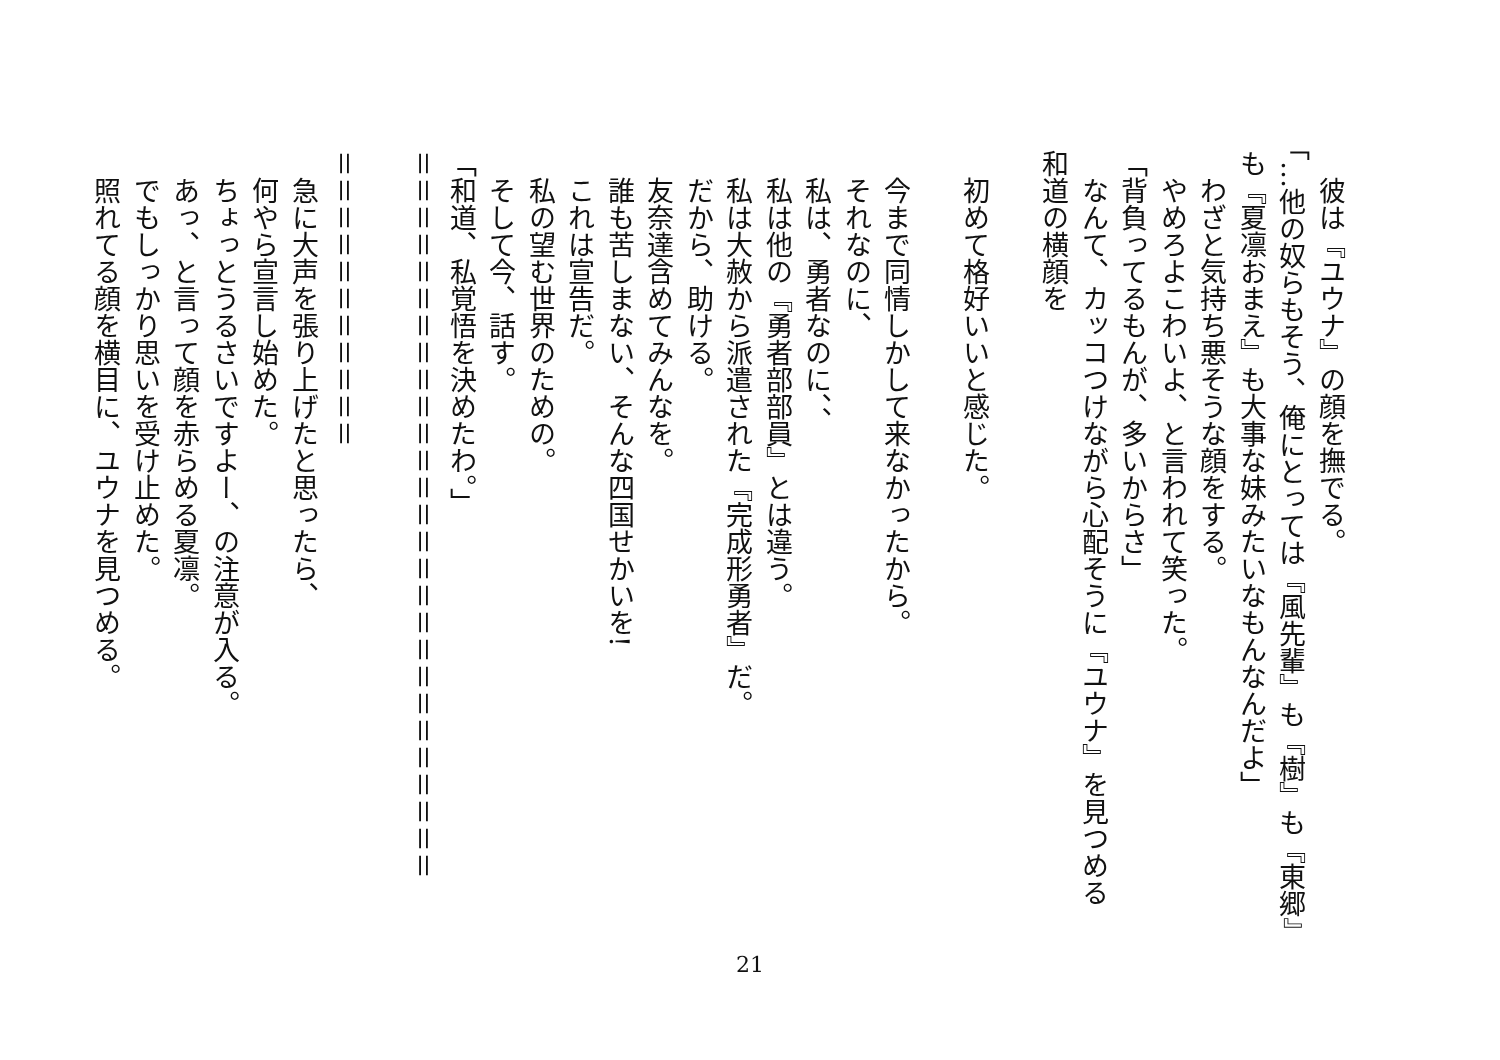彼は『ユウナ』の顔を撫でる。
「…他の奴らもそう、俺にとっては『風先輩』も『樹』も『東郷』も『夏凛おまえ』も大事な妹みたいなもんなんだよ」
　わざと気持ち悪そうな顔をする。
　やめろよこわいよ、と言われて笑った。
「背負ってるもんが、多いからさ」
　なんて、カッコつけながら心配そうに『ユウナ』を見つめる和道の横顔を
　初めて格好いいと感じた。
　今まで同情しかして来なかったから。
　それなのに、
　私は、勇者なのに、、
　私は他の『勇者部部員』とは違う。
　私は大赦から派遣された『完成形勇者』だ。
　だから、助ける。
　友奈達含めてみんなを。
　誰も苦しまない、そんな四国せかいを!
　これは宣告だ。
　私の望む世界のための。
　そして今、話す。
「和道、私覚悟を決めたわ。」
＝＝＝＝＝＝＝＝＝＝＝＝＝＝＝＝＝＝＝＝＝＝＝＝＝＝＝
＝＝＝＝＝＝＝＝＝＝＝
　急に大声を張り上げたと思ったら、
　何やら宣言し始めた。
　ちょっとうるさいですよー、の注意が入る。
　あっ、と言って顔を赤らめる夏凛。
　でもしっかり思いを受け止めた。
　照れてる顔を横目に、ユウナを見つめる。
21